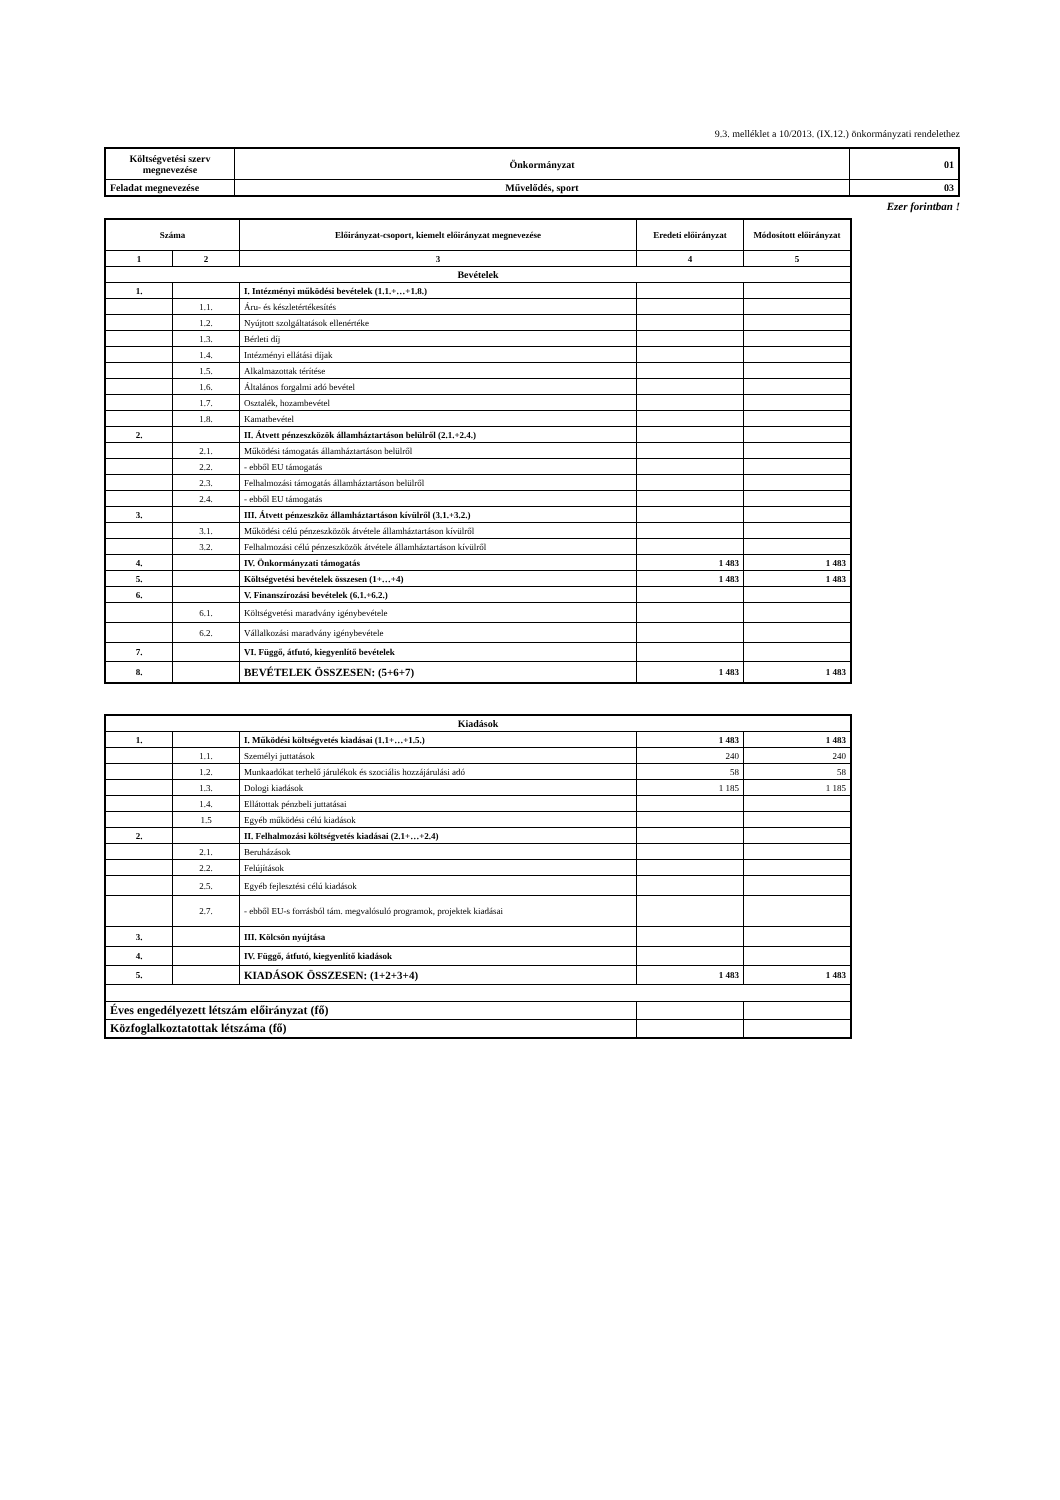9.3. melléklet a 10/2013. (IX.12.) önkormányzati rendelethez
| Költségvetési szerv megnevezése | Önkormányzat | 01 |
| Feladat megnevezése | Művelődés, sport | 03 |
Ezer forintban !
| Száma | | Előirányzat-csoport, kiemelt előirányzat megnevezése | Eredeti előirányzat | Módosított előirányzat |
| --- | --- | --- | --- | --- |
| 1 | 2 | 3 | 4 | 5 |
| Bevételek | | | | |
| 1. | | I. Intézményi működési bevételek (1.1.+…+1.8.) | | |
| | 1.1. | Áru- és készletértékesítés | | |
| | 1.2. | Nyújtott szolgáltatások ellenértéke | | |
| | 1.3. | Bérleti díj | | |
| | 1.4. | Intézményi ellátási díjak | | |
| | 1.5. | Alkalmazottak térítése | | |
| | 1.6. | Általános forgalmi adó bevétel | | |
| | 1.7. | Osztalék, hozambevétel | | |
| | 1.8. | Kamatbevétel | | |
| 2. | | II. Átvett pénzeszközök államháztartáson belülről (2.1.+2.4.) | | |
| | 2.1. | Működési támogatás államháztartáson belülről | | |
| | 2.2. | - ebből EU támogatás | | |
| | 2.3. | Felhalmozási támogatás államháztartáson belülről | | |
| | 2.4. | - ebből EU támogatás | | |
| 3. | | III. Átvett pénzeszköz államháztartáson kívülről (3.1.+3.2.) | | |
| | 3.1. | Működési célú pénzeszközök átvétele államháztartáson kívülről | | |
| | 3.2. | Felhalmozási célú pénzeszközök átvétele államháztartáson kívülről | | |
| 4. | | IV. Önkormányzati támogatás | 1 483 | 1 483 |
| 5. | | Költségvetési bevételek összesen (1+…+4) | 1 483 | 1 483 |
| 6. | | V. Finanszírozási bevételek (6.1.+6.2.) | | |
| | 6.1. | Költségvetési maradvány igénybevétele | | |
| | 6.2. | Vállalkozási maradvány igénybevétele | | |
| 7. | | VI. Függő, átfutó, kiegyenlítő bevételek | | |
| 8. | | BEVÉTELEK ÖSSZESEN: (5+6+7) | 1 483 | 1 483 |
| Kiadások | | | | |
| 1. | | I. Működési költségvetés kiadásai (1.1+…+1.5.) | 1 483 | 1 483 |
| | 1.1. | Személyi juttatások | 240 | 240 |
| | 1.2. | Munkaadókat terhelő járulékok és szociális hozzájárulási adó | 58 | 58 |
| | 1.3. | Dologi kiadások | 1 185 | 1 185 |
| | 1.4. | Ellátottak pénzbeli juttatásai | | |
| | 1.5 | Egyéb működési célú kiadások | | |
| 2. | | II. Felhalmozási költségvetés kiadásai (2.1+…+2.4) | | |
| | 2.1. | Beruházások | | |
| | 2.2. | Felújítások | | |
| | 2.5. | Egyéb fejlesztési célú kiadások | | |
| | 2.7. | - ebből EU-s forrásból tám. megvalósuló programok, projektek kiadásai | | |
| 3. | | III. Kölcsön nyújtása | | |
| 4. | | IV. Függő, átfutó, kiegyenlítő kiadások | | |
| 5. | | KIADÁSOK ÖSSZESEN: (1+2+3+4) | 1 483 | 1 483 |
| Éves engedélyezett létszám előirányzat (fő) | | | | |
| Közfoglalkoztatottak létszáma (fő) | | | | |